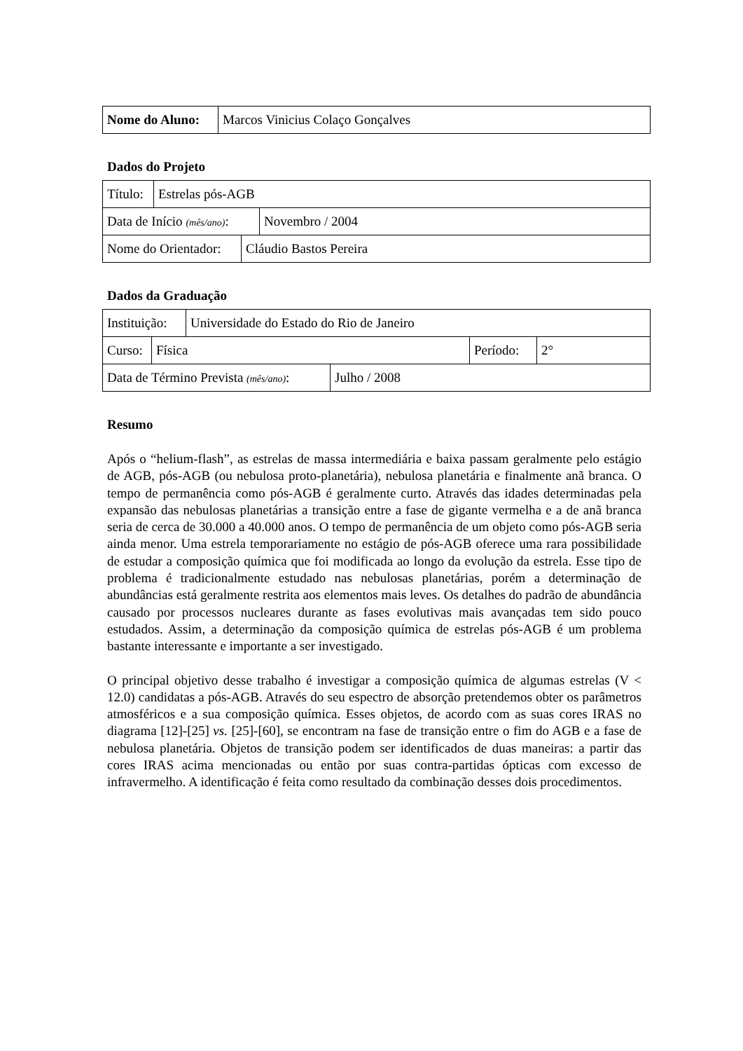| Nome do Aluno: | Marcos Vinicius Colaço Gonçalves |
Dados do Projeto
| Título: | Estrelas pós-AGB |
| Data de Início (mês/ano) : | Novembro / 2004 |
| Nome do Orientador: | Cláudio Bastos Pereira |
Dados da Graduação
| Instituição: | Universidade do Estado do Rio de Janeiro |
| Curso: | Física | Período: | 2° |
| Data de Término Prevista (mês/ano) : | Julho / 2008 |
Resumo
Após o “helium-flash”, as estrelas de massa intermediária e baixa passam geralmente pelo estágio de AGB, pós-AGB (ou nebulosa proto-planetária), nebulosa planetária e finalmente anã branca. O tempo de permanência como pós-AGB é geralmente curto. Através das idades determinadas pela expansão das nebulosas planetárias a transição entre a fase de gigante vermelha e a de anã branca seria de cerca de 30.000 a 40.000 anos. O tempo de permanência de um objeto como pós-AGB seria ainda menor. Uma estrela temporariamente no estágio de pós-AGB oferece uma rara possibilidade de estudar a composição química que foi modificada ao longo da evolução da estrela. Esse tipo de problema é tradicionalmente estudado nas nebulosas planetárias, porém a determinação de abundâncias está geralmente restrita aos elementos mais leves. Os detalhes do padrão de abundância causado por processos nucleares durante as fases evolutivas mais avançadas tem sido pouco estudados. Assim, a determinação da composição química de estrelas pós-AGB é um problema bastante interessante e importante a ser investigado.
O principal objetivo desse trabalho é investigar a composição química de algumas estrelas (V < 12.0) candidatas a pós-AGB. Através do seu espectro de absorção pretendemos obter os parâmetros atmosféricos e a sua composição química. Esses objetos, de acordo com as suas cores IRAS no diagrama [12]-[25] vs. [25]-[60], se encontram na fase de transição entre o fim do AGB e a fase de nebulosa planetária. Objetos de transição podem ser identificados de duas maneiras: a partir das cores IRAS acima mencionadas ou então por suas contra-partidas ópticas com excesso de infravermelho. A identificação é feita como resultado da combinação desses dois procedimentos.